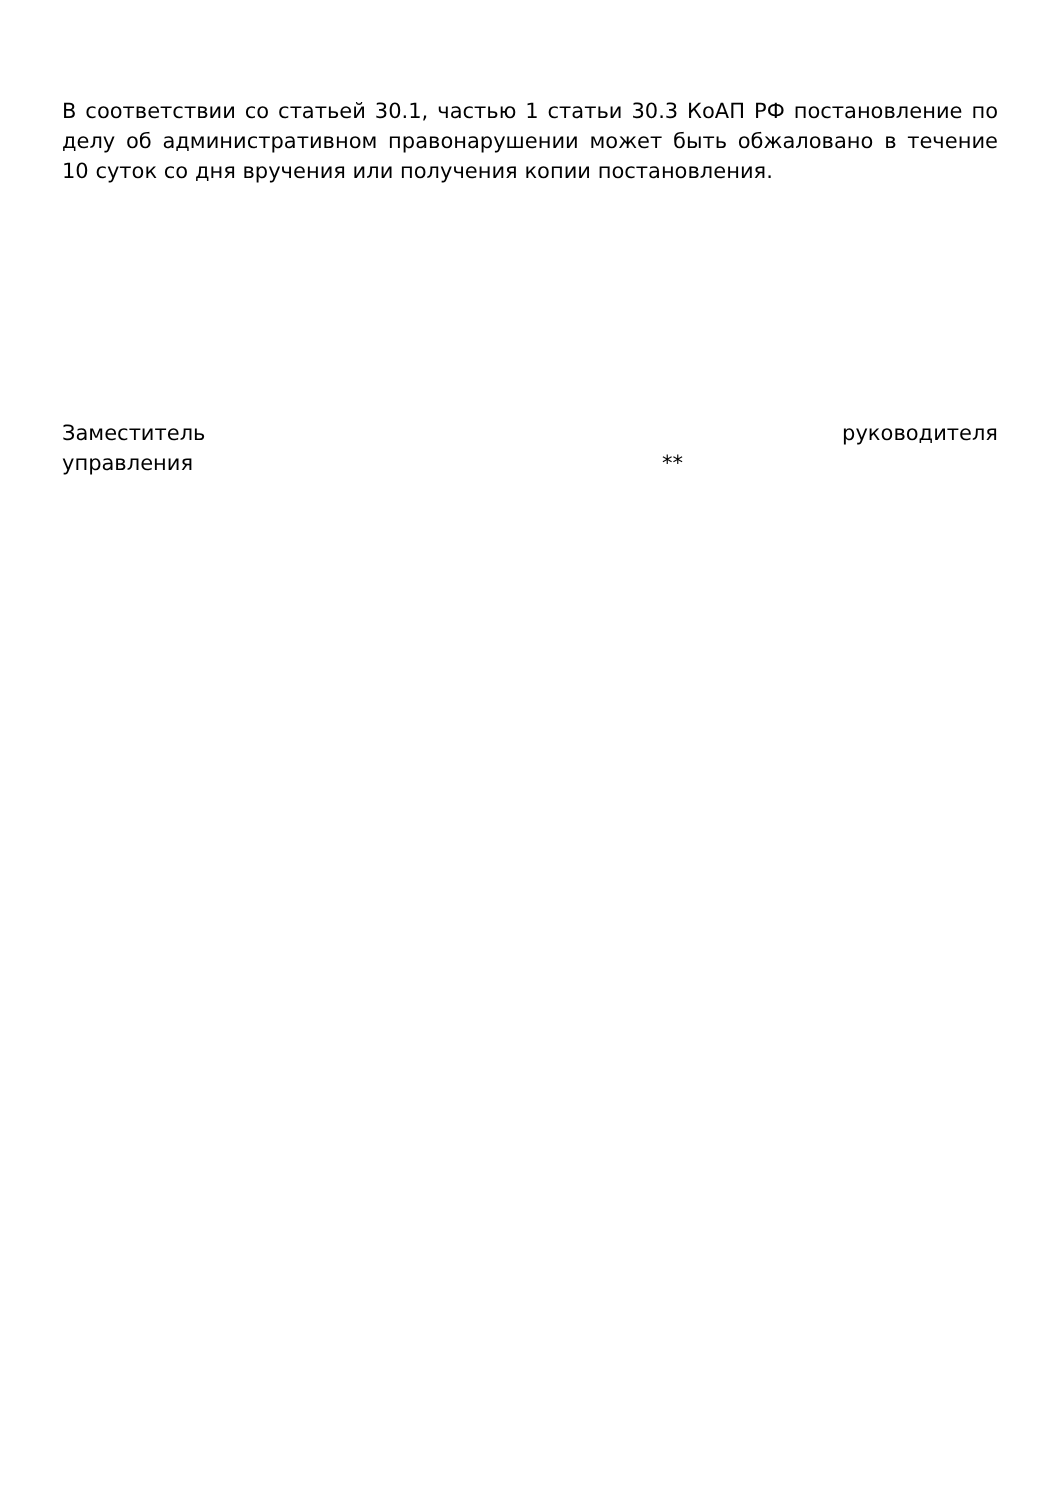В соответствии со статьей 30.1, частью 1 статьи 30.3 КоАП РФ постановление по делу об административном правонарушении может быть обжаловано в течение 10 суток со дня вручения или получения копии постановления.
Заместитель руководителя
управления **